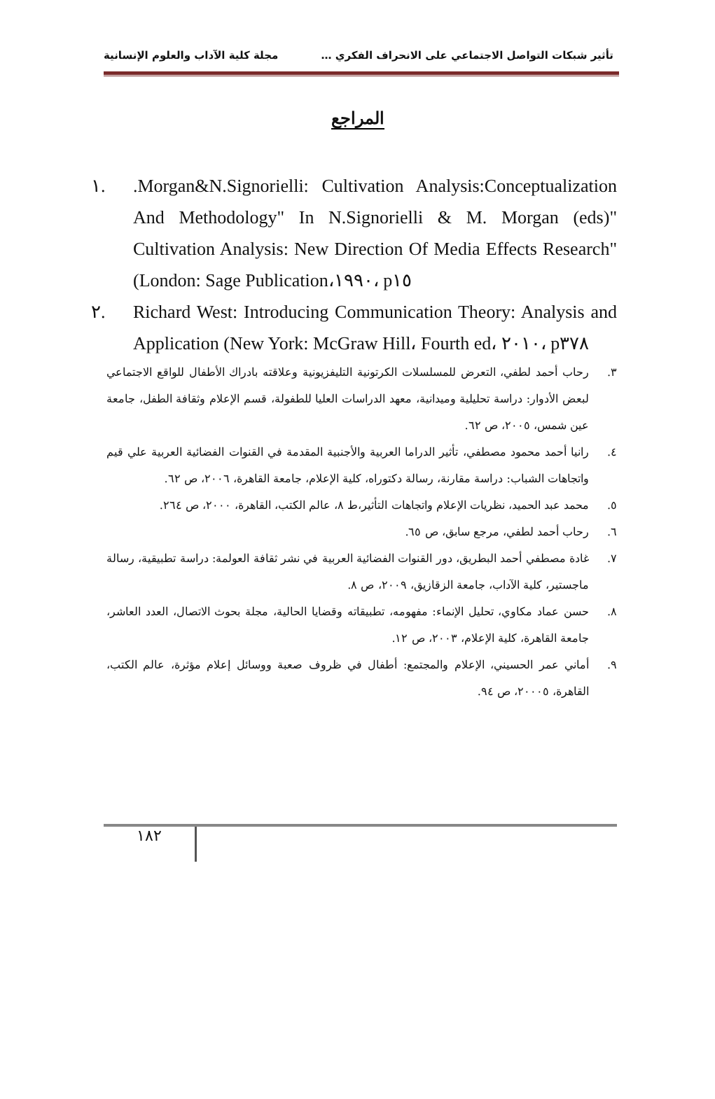تأثير شبكات التواصل الاجتماعي على الانحراف الفكري … مجلة كلية الآداب والعلوم الإنسانية
المراجع
١..Morgan&N.Signorielli: Cultivation Analysis:Conceptualization And Methodology" In N.Signorielli & M. Morgan (eds)" Cultivation Analysis: New Direction Of Media Effects Research" (London: Sage Publication،١٩٩٠، p١٥
٢. Richard West: Introducing Communication Theory: Analysis and Application (New York: McGraw Hill، Fourth ed، ٢٠١٠، p٣٧٨
٣. رحاب أحمد لطفي، التعرض للمسلسلات الكرتونية التليفزيونية وعلاقته بادراك الأطفال للواقع الاجتماعي لبعض الأدوار: دراسة تحليلية وميدانية، معهد الدراسات العليا للطفولة، قسم الإعلام وثقافة الطفل، جامعة عين شمس، ٢٠٠٥، ص ٦٢.
٤. رانيا أحمد محمود مصطفي، تأثير الدراما العربية والأجنبية المقدمة في القنوات الفضائية العربية علي قيم واتجاهات الشباب: دراسة مقارنة، رسالة دكتوراه، كلية الإعلام، جامعة القاهرة، ٢٠٠٦، ص ٦٢.
٥. محمد عبد الحميد، نظريات الإعلام واتجاهات التأثير،ط ٨، عالم الكتب، القاهرة، ٢٠٠٠، ص ٢٦٤.
٦. رحاب أحمد لطفي، مرجع سابق، ص ٦٥.
٧. غادة مصطفي أحمد البطريق، دور القنوات الفضائية العربية في نشر ثقافة العولمة: دراسة تطبيقية، رسالة ماجستير، كلية الآداب، جامعة الزقازيق، ٢٠٠٩، ص ٨.
٨. حسن عماد مكاوي، تحليل الإنماء: مفهومه، تطبيقاته وقضايا الحالية، مجلة بحوث الاتصال، العدد العاشر، جامعة القاهرة، كلية الإعلام، ٢٠٠٣، ص ١٢.
٩. أماني عمر الحسيني، الإعلام والمجتمع: أطفال في ظروف صعبة ووسائل إعلام مؤثرة، عالم الكتب، القاهرة، ٢٠٠٠٥، ص ٩٤.
١٨٢